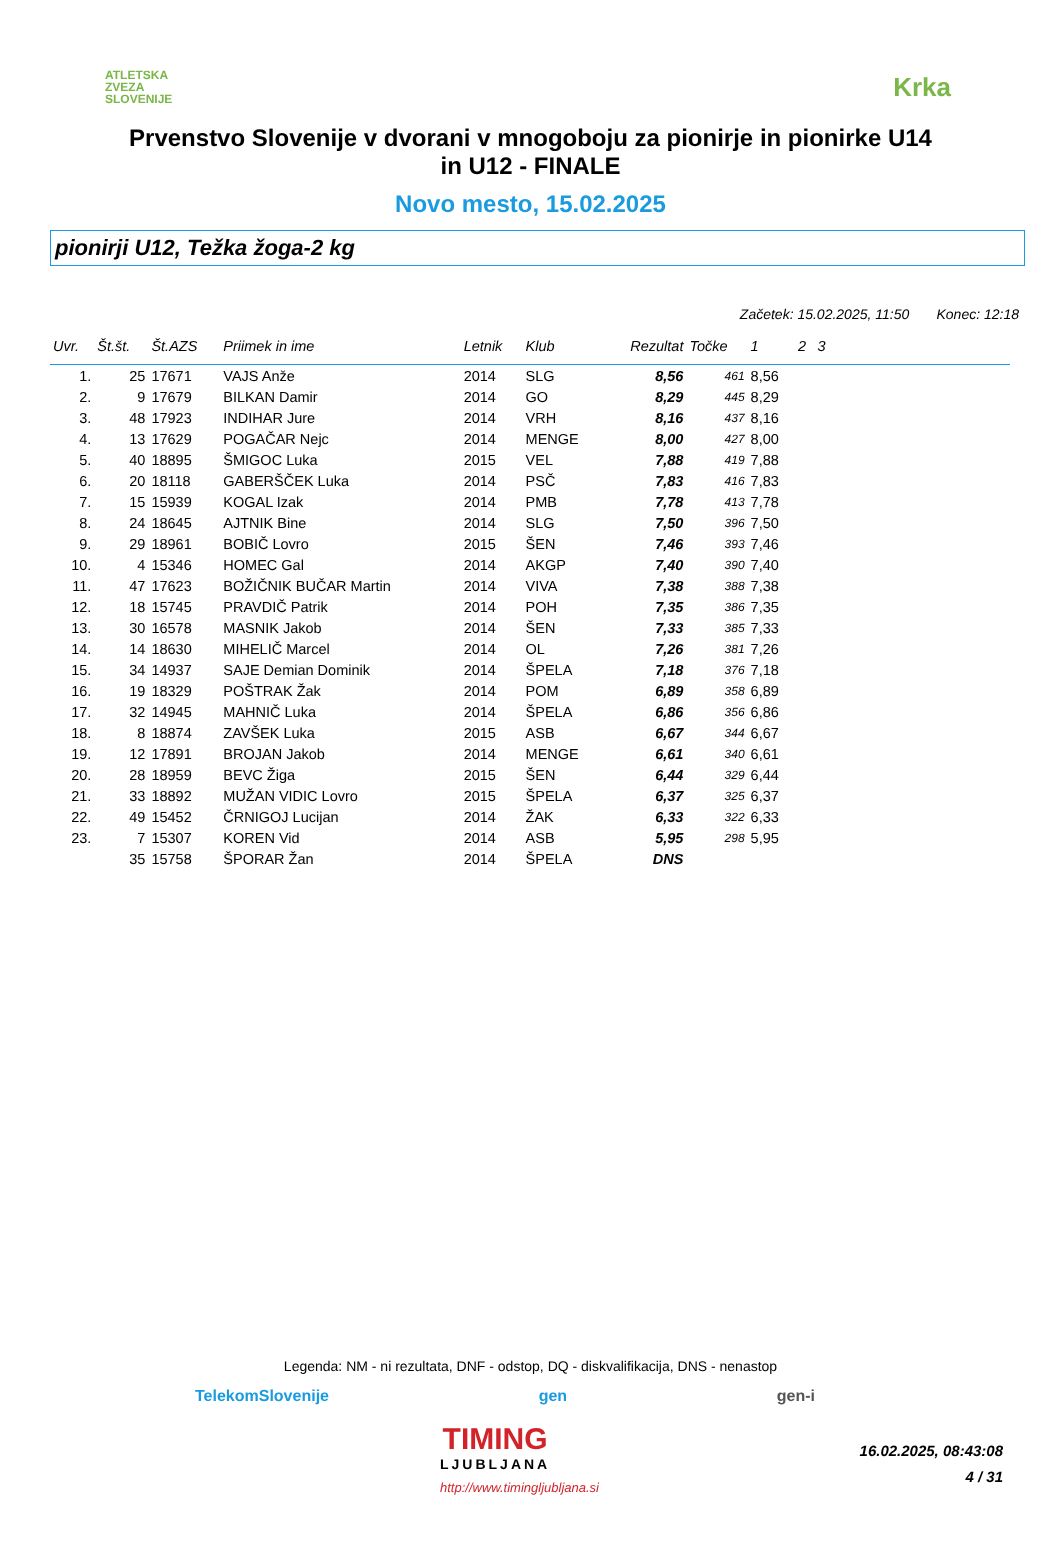ATLETSKA
ZVEZA
SLOVENIJE
Krka
Prvenstvo Slovenije v dvorani v mnogoboju za pionirje in pionirke U14
in U12 - FINALE
Novo mesto, 15.02.2025
pionirji U12, Težka žoga-2 kg
Začetek: 15.02.2025, 11:50 Konec: 12:18
| Uvr. | Št.št. | Št.AZS | Priimek in ime | Letnik | Klub | Rezultat | Točke | 1 | 2 | 3 | |
| --- | --- | --- | --- | --- | --- | --- | --- | --- | --- | --- | --- |
| 1. | 25 | 17671 | VAJS Anže | 2014 | SLG | 8,56 | 461 | 8,56 | | | |
| 2. | 9 | 17679 | BILKAN Damir | 2014 | GO | 8,29 | 445 | 8,29 | | | |
| 3. | 48 | 17923 | INDIHAR Jure | 2014 | VRH | 8,16 | 437 | 8,16 | | | |
| 4. | 13 | 17629 | POGAČAR Nejc | 2014 | MENGE | 8,00 | 427 | 8,00 | | | |
| 5. | 40 | 18895 | ŠMIGOC Luka | 2015 | VEL | 7,88 | 419 | 7,88 | | | |
| 6. | 20 | 18118 | GABERŠČEK Luka | 2014 | PSČ | 7,83 | 416 | 7,83 | | | |
| 7. | 15 | 15939 | KOGAL Izak | 2014 | PMB | 7,78 | 413 | 7,78 | | | |
| 8. | 24 | 18645 | AJTNIK Bine | 2014 | SLG | 7,50 | 396 | 7,50 | | | |
| 9. | 29 | 18961 | BOBIČ Lovro | 2015 | ŠEN | 7,46 | 393 | 7,46 | | | |
| 10. | 4 | 15346 | HOMEC Gal | 2014 | AKGP | 7,40 | 390 | 7,40 | | | |
| 11. | 47 | 17623 | BOŽIČNIK BUČAR Martin | 2014 | VIVA | 7,38 | 388 | 7,38 | | | |
| 12. | 18 | 15745 | PRAVDIČ Patrik | 2014 | POH | 7,35 | 386 | 7,35 | | | |
| 13. | 30 | 16578 | MASNIK Jakob | 2014 | ŠEN | 7,33 | 385 | 7,33 | | | |
| 14. | 14 | 18630 | MIHELIČ Marcel | 2014 | OL | 7,26 | 381 | 7,26 | | | |
| 15. | 34 | 14937 | SAJE Demian Dominik | 2014 | ŠPELA | 7,18 | 376 | 7,18 | | | |
| 16. | 19 | 18329 | POŠTRAK Žak | 2014 | POM | 6,89 | 358 | 6,89 | | | |
| 17. | 32 | 14945 | MAHNIČ Luka | 2014 | ŠPELA | 6,86 | 356 | 6,86 | | | |
| 18. | 8 | 18874 | ZAVŠEK Luka | 2015 | ASB | 6,67 | 344 | 6,67 | | | |
| 19. | 12 | 17891 | BROJAN Jakob | 2014 | MENGE | 6,61 | 340 | 6,61 | | | |
| 20. | 28 | 18959 | BEVC Žiga | 2015 | ŠEN | 6,44 | 329 | 6,44 | | | |
| 21. | 33 | 18892 | MUŽAN VIDIC Lovro | 2015 | ŠPELA | 6,37 | 325 | 6,37 | | | |
| 22. | 49 | 15452 | ČRNIGOJ Lucijan | 2014 | ŽAK | 6,33 | 322 | 6,33 | | | |
| 23. | 7 | 15307 | KOREN Vid | 2014 | ASB | 5,95 | 298 | 5,95 | | | |
| | 35 | 15758 | ŠPORAR Žan | 2014 | ŠPELA | DNS | | | | | |
Legenda: NM - ni rezultata, DNF - odstop, DQ - diskvalifikacija, DNS - nenastop
TelekomSlovenije gen gen-i
TIMING
LJUBLJANA
http://www.timingljubljana.si
16.02.2025, 08:43:08
4 / 31